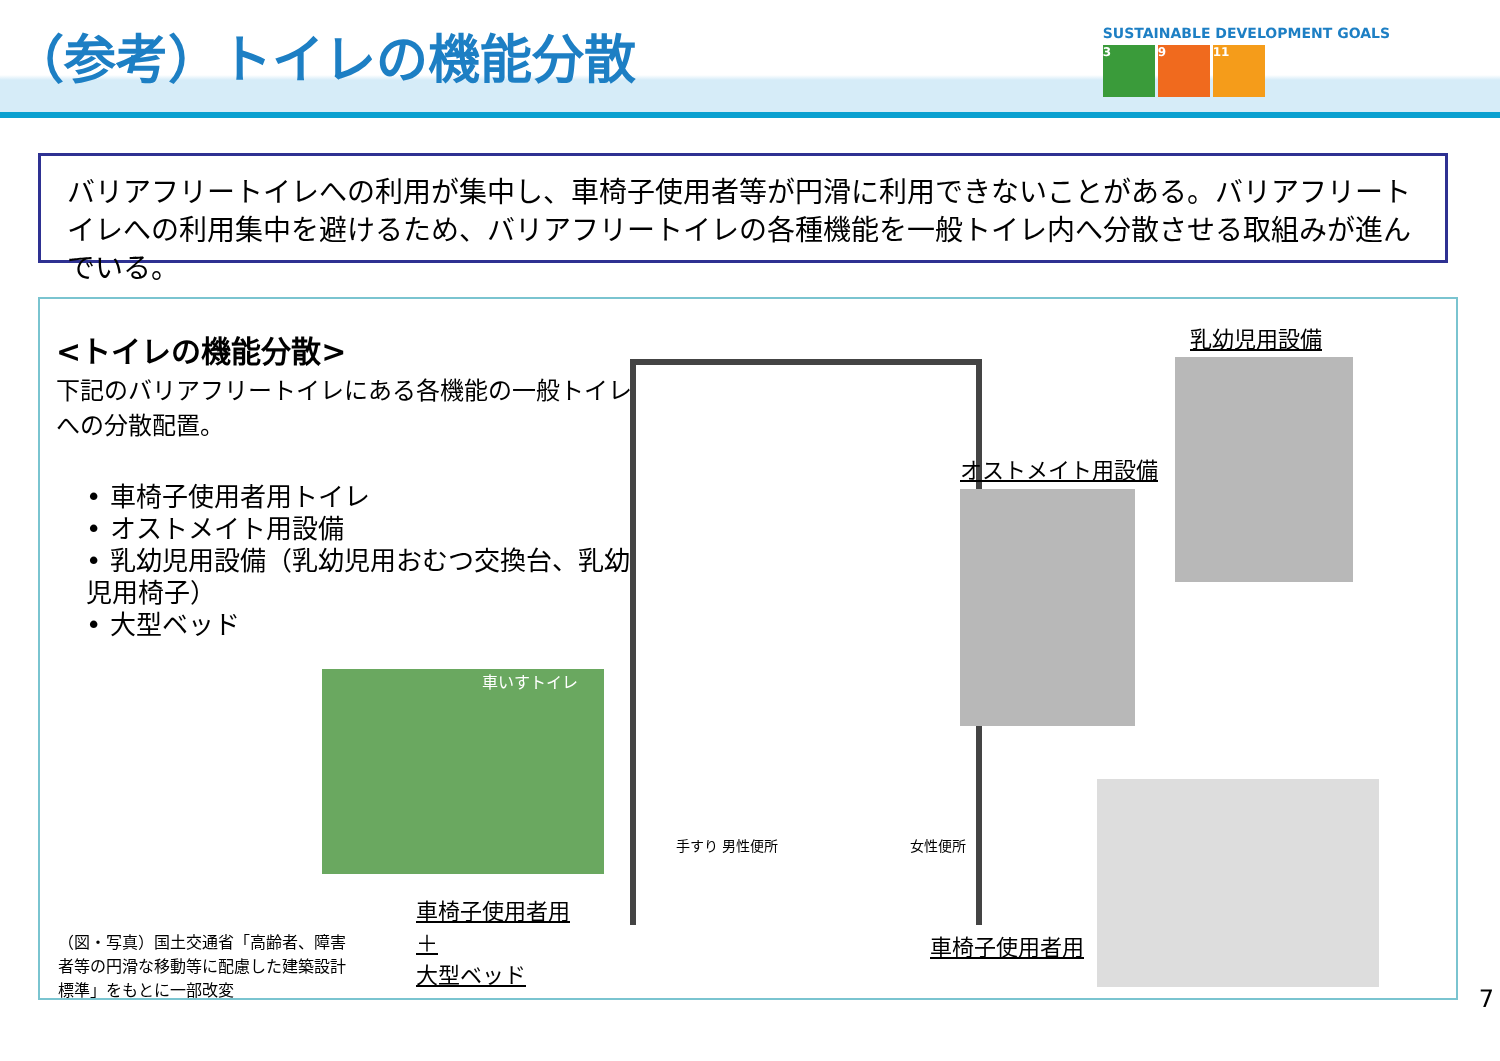（参考）トイレの機能分散
SUSTAINABLE DEVELOPMENT GOALS
3 9 11
バリアフリートイレへの利用が集中し、車椅子使用者等が円滑に利用できないことがある。バリアフリートイレへの利用集中を避けるため、バリアフリートイレの各種機能を一般トイレ内へ分散させる取組みが進んでいる。
<トイレの機能分散>
下記のバリアフリートイレにある各機能の一般トイレへの分散配置。
• 車椅子使用者用トイレ
• オストメイト用設備
• 乳幼児用設備（乳幼児用おむつ交換台、乳幼児用椅子）
• 大型ベッド
手すり 男性便所 女性便所
乳幼児用設備
オストメイト用設備
車いすトイレ
車椅子使用者用
＋
大型ベッド
車椅子使用者用
（図・写真）国土交通省「高齢者、障害者等の円滑な移動等に配慮した建築設計標準」をもとに一部改変
7